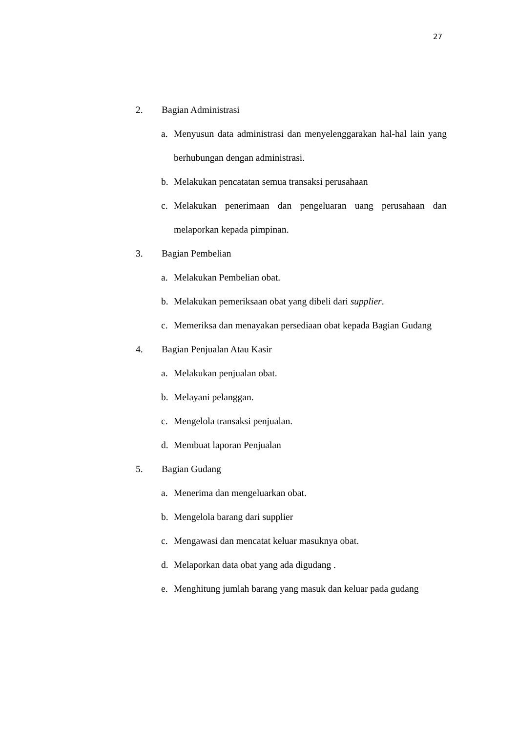27
2. Bagian Administrasi
a. Menyusun data administrasi dan menyelenggarakan hal-hal lain yang berhubungan dengan administrasi.
b. Melakukan pencatatan semua transaksi perusahaan
c. Melakukan penerimaan dan pengeluaran uang perusahaan dan melaporkan kepada pimpinan.
3. Bagian Pembelian
a. Melakukan Pembelian obat.
b. Melakukan pemeriksaan obat yang dibeli dari supplier.
c. Memeriksa dan menayakan persediaan obat kepada Bagian Gudang
4. Bagian Penjualan Atau Kasir
a. Melakukan penjualan obat.
b. Melayani pelanggan.
c. Mengelola transaksi penjualan.
d. Membuat laporan Penjualan
5. Bagian Gudang
a. Menerima dan mengeluarkan obat.
b. Mengelola barang dari supplier
c. Mengawasi dan mencatat keluar masuknya obat.
d. Melaporkan data obat yang ada digudang .
e. Menghitung jumlah barang yang masuk dan keluar pada gudang